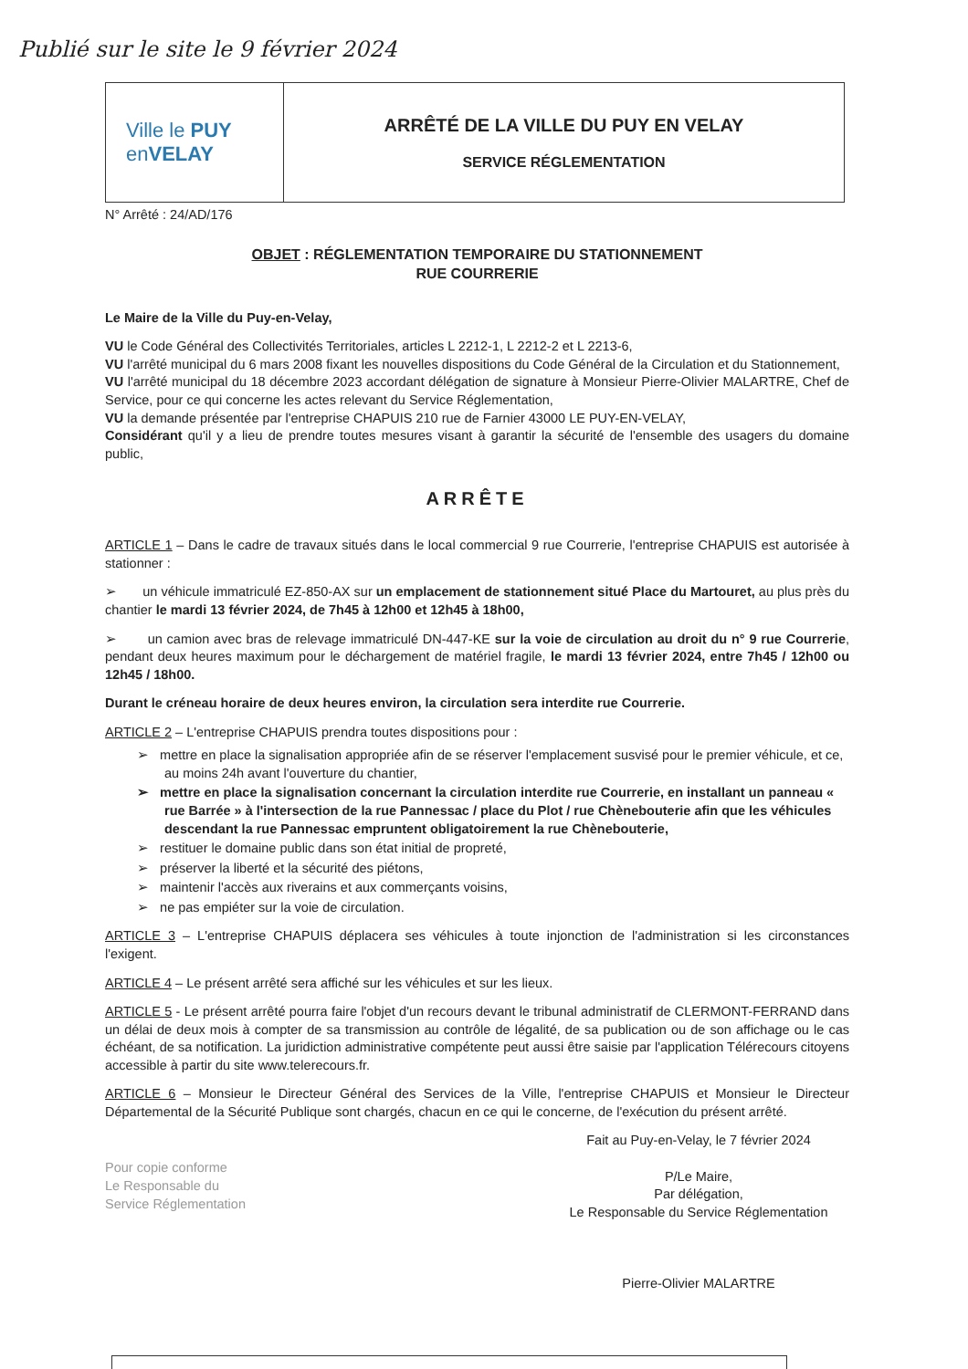Publié sur le site le 9 février 2024
Ville le PUY
enVELAY
ARRÊTÉ DE LA VILLE DU PUY EN VELAY
SERVICE RÉGLEMENTATION
N° Arrêté : 24/AD/176
OBJET : RÉGLEMENTATION TEMPORAIRE DU STATIONNEMENT
RUE COURRERIE
Le Maire de la Ville du Puy-en-Velay,
VU le Code Général des Collectivités Territoriales, articles L 2212-1, L 2212-2 et L 2213-6,
VU l'arrêté municipal du 6 mars 2008 fixant les nouvelles dispositions du Code Général de la Circulation et du Stationnement,
VU l'arrêté municipal du 18 décembre 2023 accordant délégation de signature à Monsieur Pierre-Olivier MALARTRE, Chef de Service, pour ce qui concerne les actes relevant du Service Réglementation,
VU la demande présentée par l'entreprise CHAPUIS 210 rue de Farnier 43000 LE PUY-EN-VELAY,
Considérant qu'il y a lieu de prendre toutes mesures visant à garantir la sécurité de l'ensemble des usagers du domaine public,
ARRÊTE
ARTICLE 1 – Dans le cadre de travaux situés dans le local commercial 9 rue Courrerie, l'entreprise CHAPUIS est autorisée à stationner :
➢ un véhicule immatriculé EZ-850-AX sur un emplacement de stationnement situé Place du Martouret, au plus près du chantier le mardi 13 février 2024, de 7h45 à 12h00 et 12h45 à 18h00,
➢ un camion avec bras de relevage immatriculé DN-447-KE sur la voie de circulation au droit du n° 9 rue Courrerie, pendant deux heures maximum pour le déchargement de matériel fragile, le mardi 13 février 2024, entre 7h45 / 12h00 ou 12h45 / 18h00.
Durant le créneau horaire de deux heures environ, la circulation sera interdite rue Courrerie.
ARTICLE 2 – L'entreprise CHAPUIS prendra toutes dispositions pour :
➢ mettre en place la signalisation appropriée afin de se réserver l'emplacement susvisé pour le premier véhicule, et ce, au moins 24h avant l'ouverture du chantier,
➢ mettre en place la signalisation concernant la circulation interdite rue Courrerie, en installant un panneau « rue Barrée » à l'intersection de la rue Pannessac / place du Plot / rue Chènebouterie afin que les véhicules descendant la rue Pannessac empruntent obligatoirement la rue Chènebouterie,
➢ restituer le domaine public dans son état initial de propreté,
➢ préserver la liberté et la sécurité des piétons,
➢ maintenir l'accès aux riverains et aux commerçants voisins,
➢ ne pas empiéter sur la voie de circulation.
ARTICLE 3 – L'entreprise CHAPUIS déplacera ses véhicules à toute injonction de l'administration si les circonstances l'exigent.
ARTICLE 4 – Le présent arrêté sera affiché sur les véhicules et sur les lieux.
ARTICLE 5 - Le présent arrêté pourra faire l'objet d'un recours devant le tribunal administratif de CLERMONT-FERRAND dans un délai de deux mois à compter de sa transmission au contrôle de légalité, de sa publication ou de son affichage ou le cas échéant, de sa notification. La juridiction administrative compétente peut aussi être saisie par l'application Télérecours citoyens accessible à partir du site www.telerecours.fr.
ARTICLE 6 – Monsieur le Directeur Général des Services de la Ville, l'entreprise CHAPUIS et Monsieur le Directeur Départemental de la Sécurité Publique sont chargés, chacun en ce qui le concerne, de l'exécution du présent arrêté.
Pour copie conforme
Le Responsable du
Service Réglementation
Fait au Puy-en-Velay, le 7 février 2024
P/Le Maire,
Par délégation,
Le Responsable du Service Réglementation
Pierre-Olivier MALARTRE